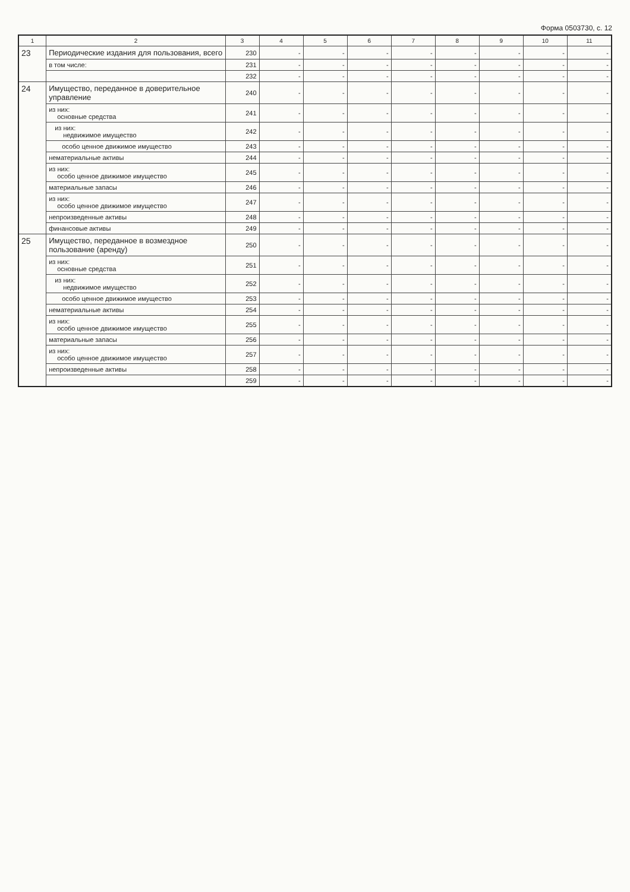Форма 0503730, с. 12
| 1 | 2 | 3 | 4 | 5 | 6 | 7 | 8 | 9 | 10 | 11 |
| --- | --- | --- | --- | --- | --- | --- | --- | --- | --- | --- |
| 23 | Периодические издания для пользования, всего | 230 | - | - | - | - | - | - | - | - |
| | в том числе: | 231 | - | - | - | - | - | - | - | - |
| | | 232 | - | - | - | - | - | - | - | - |
| 24 | Имущество, переданное в доверительное управление | 240 | - | - | - | - | - | - | - | - |
| | из них: основные средства | 241 | - | - | - | - | - | - | - | - |
| | из них: недвижимое имущество | 242 | - | - | - | - | - | - | - | - |
| | особо ценное движимое имущество | 243 | - | - | - | - | - | - | - | - |
| | нематериальные активы | 244 | - | - | - | - | - | - | - | - |
| | из них: особо ценное движимое имущество | 245 | - | - | - | - | - | - | - | - |
| | материальные запасы | 246 | - | - | - | - | - | - | - | - |
| | из них: особо ценное движимое имущество | 247 | - | - | - | - | - | - | - | - |
| | непроизведенные активы | 248 | - | - | - | - | - | - | - | - |
| | финансовые активы | 249 | - | - | - | - | - | - | - | - |
| 25 | Имущество, переданное в возмездное пользование (аренду) | 250 | - | - | - | - | - | - | - | - |
| | из них: основные средства | 251 | - | - | - | - | - | - | - | - |
| | из них: недвижимое имущество | 252 | - | - | - | - | - | - | - | - |
| | особо ценное движимое имущество | 253 | - | - | - | - | - | - | - | - |
| | нематериальные активы | 254 | - | - | - | - | - | - | - | - |
| | из них: особо ценное движимое имущество | 255 | - | - | - | - | - | - | - | - |
| | материальные запасы | 256 | - | - | - | - | - | - | - | - |
| | из них: особо ценное движимое имущество | 257 | - | - | - | - | - | - | - | - |
| | непроизведенные активы | 258 | - | - | - | - | - | - | - | - |
| | | 259 | - | - | - | - | - | - | - | - |